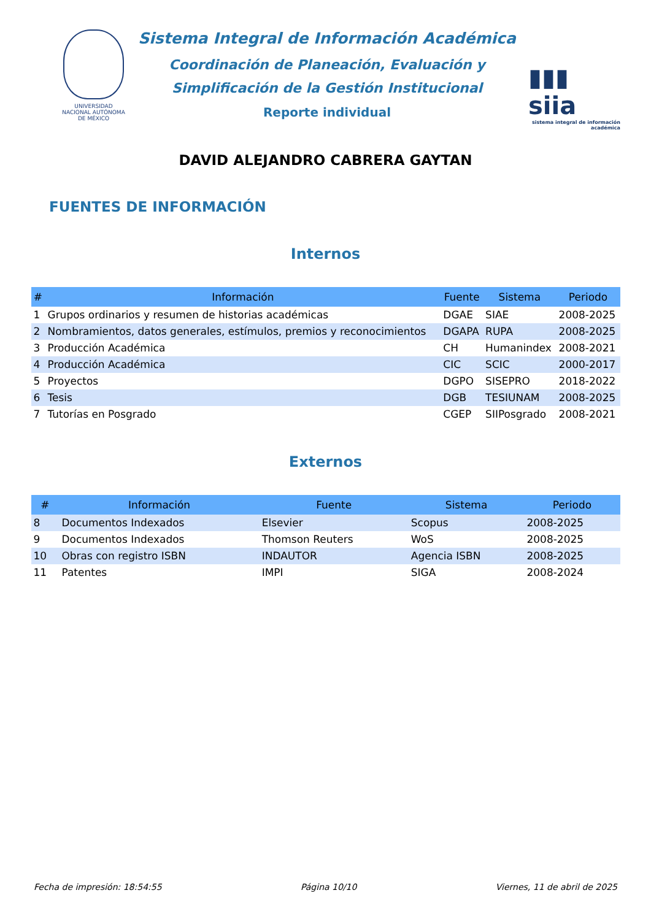UNIVERSIDAD NACIONAL AUTÓNOMA DE MÉXICO
Sistema Integral de Información Académica
Coordinación de Planeación, Evaluación y
Simplificación de la Gestión Institucional
Reporte individual
▮▮▮ siia
sistema integral de información académica
DAVID ALEJANDRO CABRERA GAYTAN
FUENTES DE INFORMACIÓN
Internos
| # | Información | Fuente | Sistema | Periodo |
| --- | --- | --- | --- | --- |
| 1 | Grupos ordinarios y resumen de historias académicas | DGAE | SIAE | 2008-2025 |
| 2 | Nombramientos, datos generales, estímulos, premios y reconocimientos | DGAPA | RUPA | 2008-2025 |
| 3 | Producción Académica | CH | Humanindex | 2008-2021 |
| 4 | Producción Académica | CIC | SCIC | 2000-2017 |
| 5 | Proyectos | DGPO | SISEPRO | 2018-2022 |
| 6 | Tesis | DGB | TESIUNAM | 2008-2025 |
| 7 | Tutorías en Posgrado | CGEP | SIIPosgrado | 2008-2021 |
Externos
| # | Información | Fuente | Sistema | Periodo |
| --- | --- | --- | --- | --- |
| 8 | Documentos Indexados | Elsevier | Scopus | 2008-2025 |
| 9 | Documentos Indexados | Thomson Reuters | WoS | 2008-2025 |
| 10 | Obras con registro ISBN | INDAUTOR | Agencia ISBN | 2008-2025 |
| 11 | Patentes | IMPI | SIGA | 2008-2024 |
Fecha de impresión: 18:54:55 Página 10/10 Viernes, 11 de abril de 2025